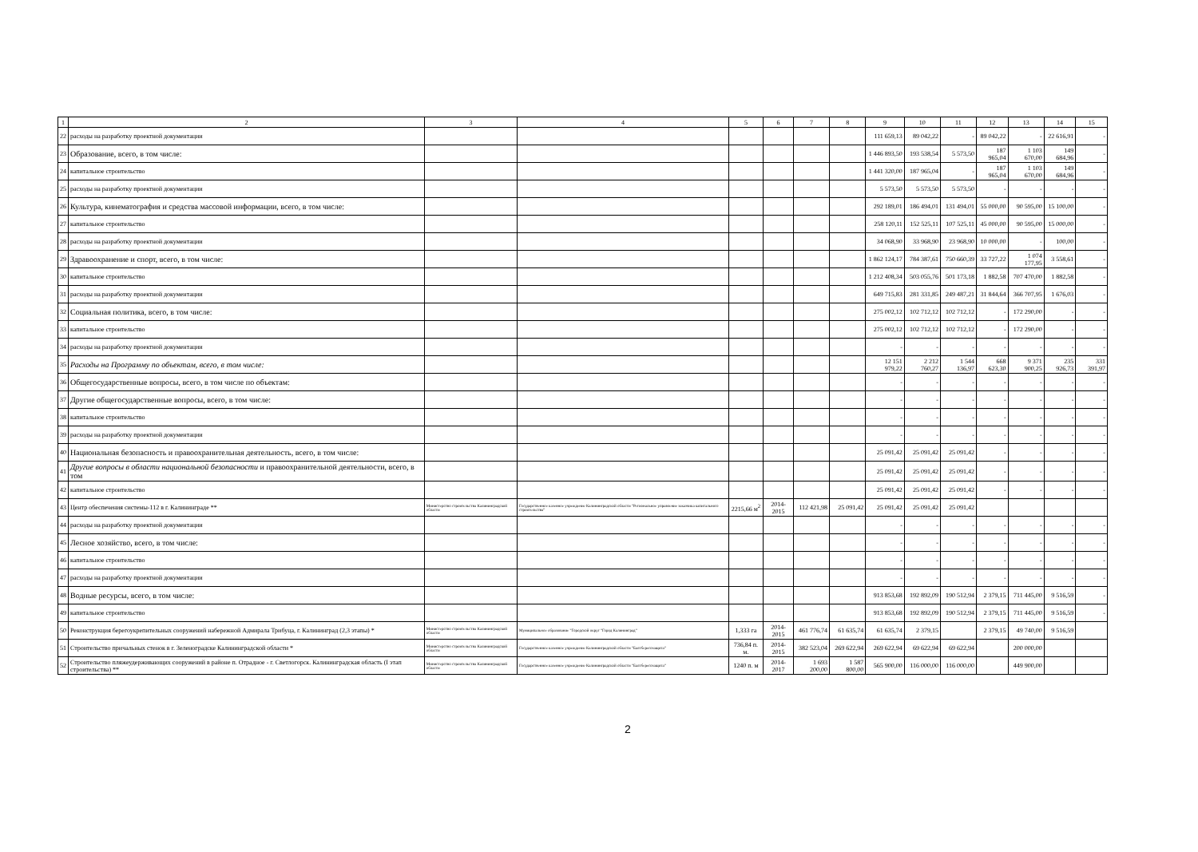| 1 | 2 | 3 | 4 | 5 | 6 | 7 | 8 | 9 | 10 | 11 | 12 | 13 | 14 | 15 |
| --- | --- | --- | --- | --- | --- | --- | --- | --- | --- | --- | --- | --- | --- | --- |
| 22 | расходы на разработку проектной документации | | | | | | | 111 659,13 | 89 042,22 | - | 89 042,22 | - | 22 616,91 | - |
| 23 | Образование, всего, в том числе: | | | | | | | 1 446 893,50 | 193 538,54 | 5 573,50 | 187 965,04 | 1 103 670,00 | 149 684,96 | - |
| 24 | капитальное строительство | | | | | | | 1 441 320,00 | 187 965,04 | - | 187 965,04 | 1 103 670,00 | 149 684,96 | - |
| 25 | расходы на разработку проектной документации | | | | | | | 5 573,50 | 5 573,50 | 5 573,50 | - | - | - | - |
| 26 | Культура, кинематография и средства массовой информации, всего, в том числе: | | | | | | | 292 189,01 | 186 494,01 | 131 494,01 | 55 000,00 | 90 595,00 | 15 100,00 | - |
| 27 | капитальное строительство | | | | | | | 258 120,11 | 152 525,11 | 107 525,11 | 45 000,00 | 90 595,00 | 15 000,00 | - |
| 28 | расходы на разработку проектной документации | | | | | | | 34 068,90 | 33 968,90 | 23 968,90 | 10 000,00 | - | 100,00 | - |
| 29 | Здравоохранение и спорт, всего, в том числе: | | | | | | | 1 862 124,17 | 784 387,61 | 750 660,39 | 33 727,22 | 1 074 177,95 | 3 558,61 | - |
| 30 | капитальное строительство | | | | | | | 1 212 408,34 | 503 055,76 | 501 173,18 | 1 882,58 | 707 470,00 | 1 882,58 | - |
| 31 | расходы на разработку проектной документации | | | | | | | 649 715,83 | 281 331,85 | 249 487,21 | 31 844,64 | 366 707,95 | 1 676,03 | - |
| 32 | Социальная политика, всего, в том числе: | | | | | | | 275 002,12 | 102 712,12 | 102 712,12 | - | 172 290,00 | - | - |
| 33 | капитальное строительство | | | | | | | 275 002,12 | 102 712,12 | 102 712,12 | - | 172 290,00 | - | - |
| 34 | расходы на разработку проектной документации | | | | | | | - | - | - | - | - | - | - |
| 35 | Расходы на Программу по объектам, всего, в том числе: | | | | | | | 12 151 979,22 | 2 212 760,27 | 1 544 136,97 | 668 623,30 | 9 371 900,25 | 235 926,73 | 331 391,97 |
| 36 | Общегосударственные вопросы, всего, в том числе по объектам: | | | | | | | - | - | - | - | - | - | - |
| 37 | Другие общегосударственные вопросы, всего, в том числе: | | | | | | | - | - | - | - | - | - | - |
| 38 | капитальное строительство | | | | | | | - | - | - | - | - | - | - |
| 39 | расходы на разработку проектной документации | | | | | | | - | - | - | - | - | - | - |
| 40 | Национальная безопасность и правоохранительная деятельность, всего, в том числе: | | | | | | | 25 091,42 | 25 091,42 | 25 091,42 | - | - | - | - |
| 41 | Другие вопросы в области национальной безопасности и правоохранительной деятельности, всего, в том | | | | | | | 25 091,42 | 25 091,42 | 25 091,42 | - | - | - | - |
| 42 | капитальное строительство | | | | | | | 25 091,42 | 25 091,42 | 25 091,42 | - | - | - | - |
| 43 | Центр обеспечения системы-112 в г. Калининграде ** | Министерство строительства Калининградской области | Государственное казенное учреждение Калининградской области "Региональное управление заказчика капитального строительства" | 2215,66 м<sup>2</sup> | 2014-2015 | 112 421,98 | 25 091,42 | 25 091,42 | 25 091,42 | 25 091,42 | | | | |
| 44 | расходы на разработку проектной документации | | | | | | | - | - | - | - | - | - | - |
| 45 | Лесное хозяйство, всего, в том числе: | | | | | | | - | - | - | - | - | - | - |
| 46 | капитальное строительство | | | | | | | - | - | - | - | - | - | - |
| 47 | расходы на разработку проектной документации | | | | | | | - | - | - | - | - | - | - |
| 48 | Водные ресурсы, всего, в том числе: | | | | | | | 913 853,68 | 192 892,09 | 190 512,94 | 2 379,15 | 711 445,00 | 9 516,59 | - |
| 49 | капитальное строительство | | | | | | | 913 853,68 | 192 892,09 | 190 512,94 | 2 379,15 | 711 445,00 | 9 516,59 | - |
| 50 | Реконструкция берегоукрепительных сооружений набережной Адмирала Трибуца, г. Калининград (2,3 этапы) * | Министерство строительства Калининградской области | Муниципальное образование "Городской округ "Город Калининград" | 1,333 га | 2014-2015 | 461 776,74 | 61 635,74 | 61 635,74 | 2 379,15 | | 2 379,15 | 49 740,00 | 9 516,59 | |
| 51 | Строительство причальных стенок в г. Зеленоградске Калининградской области * | Министерство строительства Калининградской области | Государственное казенное учреждение Калининградской области "Балтберегозащита" | 736,84 п. м. | 2014-2015 | 382 523,04 | 269 622,94 | 269 622,94 | 69 622,94 | 69 622,94 | | 200 000,00 | | |
| 52 | Строительство пляжеудерживающих сооружений в районе п. Отрадное - г. Светлогорск. Калининградская область (I этап строительства) ** | Министерство строительства Калининградской области | Государственное казенное учреждение Калининградской области "Балтберегозащита" | 1240 п. м | 2014-2017 | 1 693 200,00 | 1 587 800,00 | 565 900,00 | 116 000,00 | 116 000,00 | | 449 900,00 | | |
2